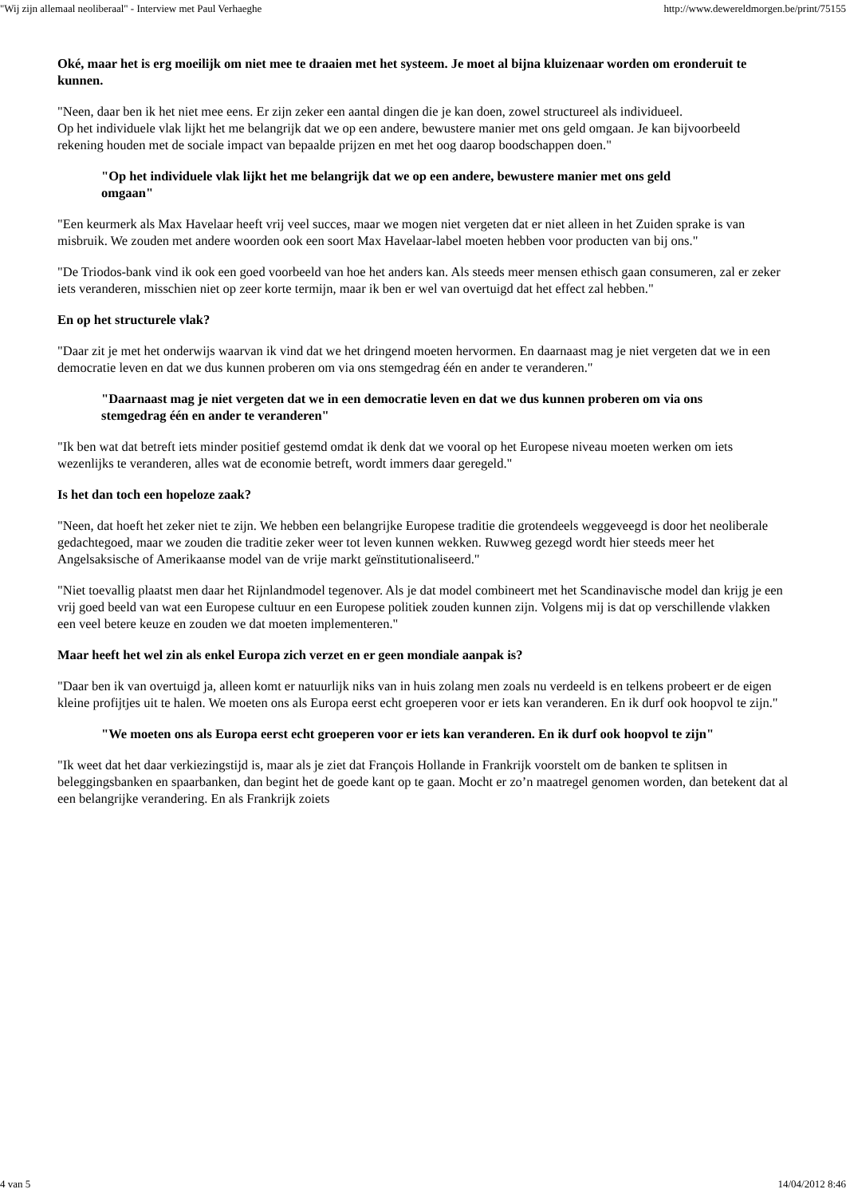"Wij zijn allemaal neoliberaal" - Interview met Paul Verhaeghe http://www.dewereldmorgen.be/print/75155
Oké, maar het is erg moeilijk om niet mee te draaien met het systeem. Je moet al bijna kluizenaar worden om eronderuit te kunnen.
"Neen, daar ben ik het niet mee eens. Er zijn zeker een aantal dingen die je kan doen, zowel structureel als individueel.
Op het individuele vlak lijkt het me belangrijk dat we op een andere, bewustere manier met ons geld omgaan. Je kan bijvoorbeeld rekening houden met de sociale impact van bepaalde prijzen en met het oog daarop boodschappen doen."
"Op het individuele vlak lijkt het me belangrijk dat we op een andere, bewustere manier met ons geld omgaan"
"Een keurmerk als Max Havelaar heeft vrij veel succes, maar we mogen niet vergeten dat er niet alleen in het Zuiden sprake is van misbruik. We zouden met andere woorden ook een soort Max Havelaar-label moeten hebben voor producten van bij ons."
"De Triodos-bank vind ik ook een goed voorbeeld van hoe het anders kan. Als steeds meer mensen ethisch gaan consumeren, zal er zeker iets veranderen, misschien niet op zeer korte termijn, maar ik ben er wel van overtuigd dat het effect zal hebben."
En op het structurele vlak?
"Daar zit je met het onderwijs waarvan ik vind dat we het dringend moeten hervormen. En daarnaast mag je niet vergeten dat we in een democratie leven en dat we dus kunnen proberen om via ons stemgedrag één en ander te veranderen."
"Daarnaast mag je niet vergeten dat we in een democratie leven en dat we dus kunnen proberen om via ons stemgedrag één en ander te veranderen"
"Ik ben wat dat betreft iets minder positief gestemd omdat ik denk dat we vooral op het Europese niveau moeten werken om iets wezenlijks te veranderen, alles wat de economie betreft, wordt immers daar geregeld."
Is het dan toch een hopeloze zaak?
"Neen, dat hoeft het zeker niet te zijn. We hebben een belangrijke Europese traditie die grotendeels weggeveegd is door het neoliberale gedachtegoed, maar we zouden die traditie zeker weer tot leven kunnen wekken. Ruwweg gezegd wordt hier steeds meer het Angelsaksische of Amerikaanse model van de vrije markt geïnstitutionaliseerd."
"Niet toevallig plaatst men daar het Rijnlandmodel tegenover. Als je dat model combineert met het Scandinavische model dan krijg je een vrij goed beeld van wat een Europese cultuur en een Europese politiek zouden kunnen zijn. Volgens mij is dat op verschillende vlakken een veel betere keuze en zouden we dat moeten implementeren."
Maar heeft het wel zin als enkel Europa zich verzet en er geen mondiale aanpak is?
"Daar ben ik van overtuigd ja, alleen komt er natuurlijk niks van in huis zolang men zoals nu verdeeld is en telkens probeert er de eigen kleine profijtjes uit te halen. We moeten ons als Europa eerst echt groeperen voor er iets kan veranderen. En ik durf ook hoopvol te zijn."
"We moeten ons als Europa eerst echt groeperen voor er iets kan veranderen. En ik durf ook hoopvol te zijn"
"Ik weet dat het daar verkiezingstijd is, maar als je ziet dat François Hollande in Frankrijk voorstelt om de banken te splitsen in beleggingsbanken en spaarbanken, dan begint het de goede kant op te gaan. Mocht er zo’n maatregel genomen worden, dan betekent dat al een belangrijke verandering. En als Frankrijk zoiets
4 van 5 14/04/2012 8:46